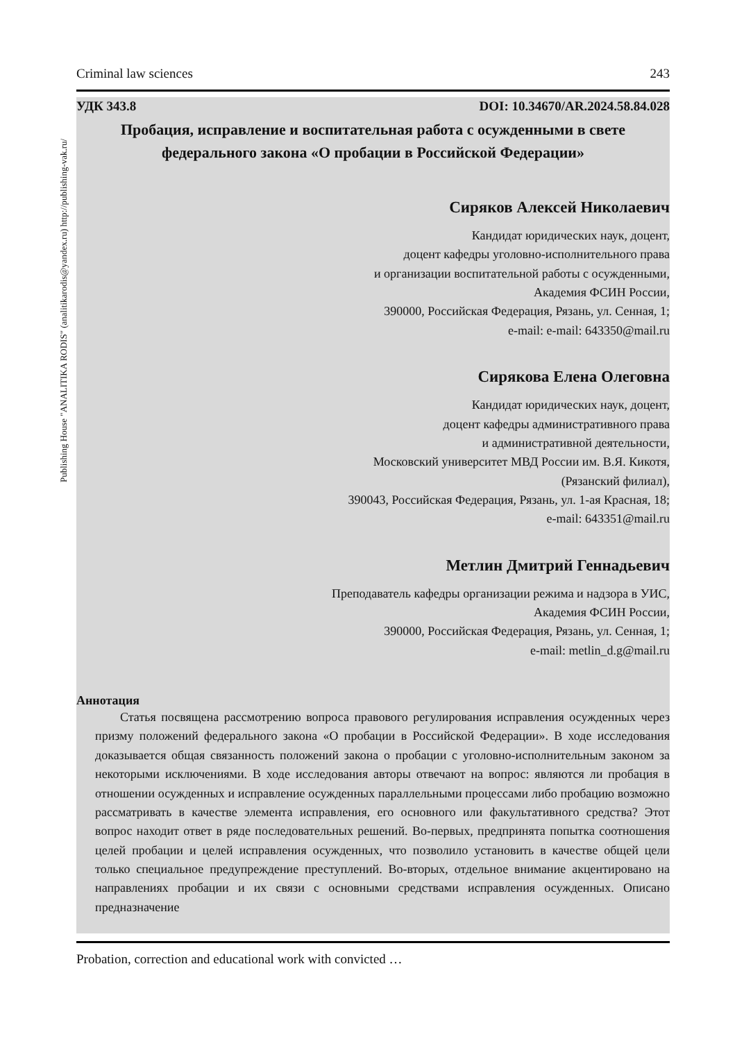Publishing House "ANALITIKA RODIS" (analitikarodis@yandex.ru) http://publishing-vak.ru/
Criminal law sciences 243
УДК 343.8 DOI: 10.34670/AR.2024.58.84.028
Пробация, исправление и воспитательная работа с осужденными в свете федерального закона «О пробации в Российской Федерации»
Сиряков Алексей Николаевич
Кандидат юридических наук, доцент,
доцент кафедры уголовно-исполнительного права
и организации воспитательной работы с осужденными,
Академия ФСИН России,
390000, Российская Федерация, Рязань, ул. Сенная, 1;
e-mail: e-mail: 643350@mail.ru
Сирякова Елена Олеговна
Кандидат юридических наук, доцент,
доцент кафедры административного права
и административной деятельности,
Московский университет МВД России им. В.Я. Кикотя,
(Рязанский филиал),
390043, Российская Федерация, Рязань, ул. 1-ая Красная, 18;
e-mail: 643351@mail.ru
Метлин Дмитрий Геннадьевич
Преподаватель кафедры организации режима и надзора в УИС,
Академия ФСИН России,
390000, Российская Федерация, Рязань, ул. Сенная, 1;
e-mail: metlin_d.g@mail.ru
Аннотация
Статья посвящена рассмотрению вопроса правового регулирования исправления осужденных через призму положений федерального закона «О пробации в Российской Федерации». В ходе исследования доказывается общая связанность положений закона о пробации с уголовно-исполнительным законом за некоторыми исключениями. В ходе исследования авторы отвечают на вопрос: являются ли пробация в отношении осужденных и исправление осужденных параллельными процессами либо пробацию возможно рассматривать в качестве элемента исправления, его основного или факультативного средства? Этот вопрос находит ответ в ряде последовательных решений. Во-первых, предпринята попытка соотношения целей пробации и целей исправления осужденных, что позволило установить в качестве общей цели только специальное предупреждение преступлений. Во-вторых, отдельное внимание акцентировано на направлениях пробации и их связи с основными средствами исправления осужденных. Описано предназначение
Probation, correction and educational work with convicted …